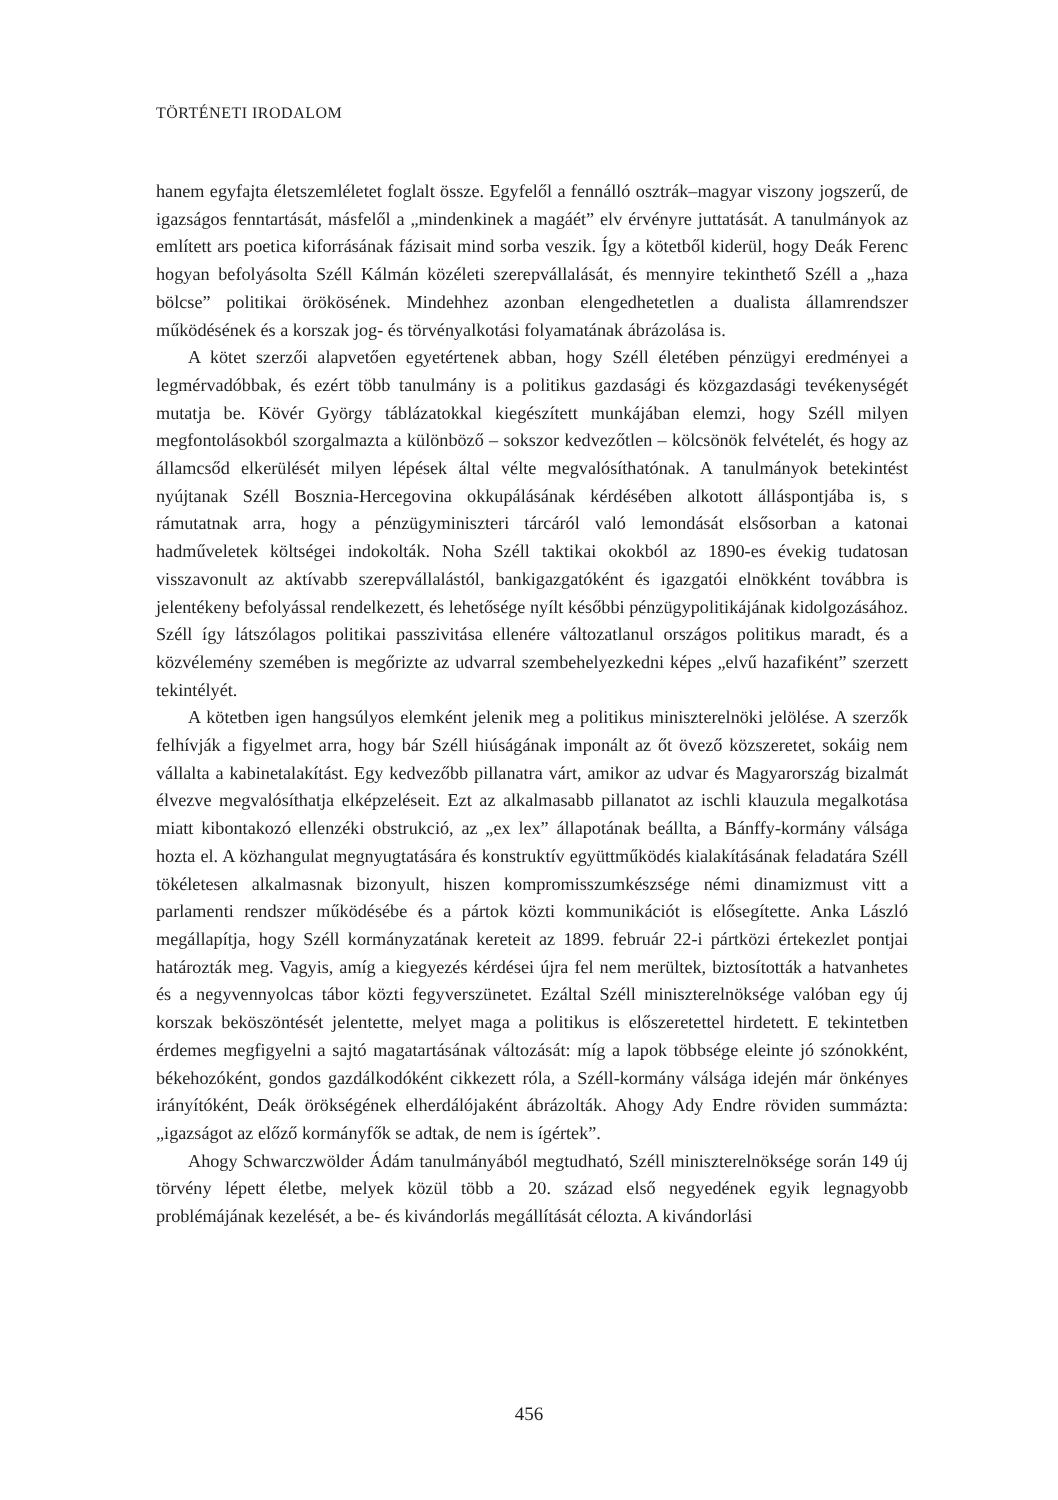TÖRTÉNETI IRODALOM
hanem egyfajta életszemléletet foglalt össze. Egyfelől a fennálló osztrák–magyar viszony jogszerű, de igazságos fenntartását, másfelől a „mindenkinek a magáét” elv érvényre juttatását. A tanulmányok az említett ars poetica kiforrásának fázisait mind sorba veszik. Így a kötetből kiderül, hogy Deák Ferenc hogyan befolyásolta Széll Kálmán közéleti szerepvállalását, és mennyire tekinthető Széll a „haza bölcse” politikai örökösének. Mindehhez azonban elengedhetetlen a dualista államrendszer működésének és a korszak jog- és törvényalkotási folyamatának ábrázolása is.
A kötet szerzői alapvetően egyetértenek abban, hogy Széll életében pénzügyi eredményei a legmérvadóbbak, és ezért több tanulmány is a politikus gazdasági és közgazdasági tevékenységét mutatja be. Kövér György táblázatokkal kiegészített munkájában elemzi, hogy Széll milyen megfontolásokból szorgalmazta a különböző – sokszor kedvezőtlen – kölcsönök felvételét, és hogy az államcsőd elkerülését milyen lépések által vélte megvalósíthatónak. A tanulmányok betekintést nyújtanak Széll Bosznia-Hercegovina okkupálásának kérdésében alkotott álláspontjába is, s rámutatnak arra, hogy a pénzügyminiszteri tárcáról való lemondását elsősorban a katonai hadműveletek költségei indokolták. Noha Széll taktikai okokból az 1890-es évekig tudatosan visszavonult az aktívabb szerepvállalástól, bankigazgatóként és igazgatói elnökként továbbra is jelentékeny befolyással rendelkezett, és lehetősége nyílt későbbi pénzügypolitikájának kidolgozásához. Széll így látszólagos politikai passzivitása ellenére változatlanul országos politikus maradt, és a közvélemény szemében is megőrizte az udvarral szembehelyezkedni képes „elvű hazafiként” szerzett tekintélyét.
A kötetben igen hangsúlyos elemként jelenik meg a politikus miniszterelnöki jelölése. A szerzők felhívják a figyelmet arra, hogy bár Széll hiúságának imponált az őt övező közszeretet, sokáig nem vállalta a kabinetalakítást. Egy kedvezőbb pillanatra várt, amikor az udvar és Magyarország bizalmát élvezve megvalósíthatja elképzeléseit. Ezt az alkalmasabb pillanatot az ischli klauzula megalkotása miatt kibontakozó ellenzéki obstrukció, az „ex lex” állapotának beállta, a Bánffy-kormány válsága hozta el. A közhangulat megnyugtatására és konstruktív együttműködés kialakításának feladatára Széll tökéletesen alkalmasnak bizonyult, hiszen kompromisszumkészsége némi dinamizmust vitt a parlamenti rendszer működésébe és a pártok közti kommunikációt is elősegítette. Anka László megállapítja, hogy Széll kormányzatának kereteit az 1899. február 22-i pártközi értekezlet pontjai határozták meg. Vagyis, amíg a kiegyezés kérdései újra fel nem merültek, biztosították a hatvanhetes és a negyvennyolcas tábor közti fegyverszünetet. Ezáltal Széll miniszterelnöksége valóban egy új korszak beköszöntését jelentette, melyet maga a politikus is előszeretettel hirdetett. E tekintetben érdemes megfigyelni a sajtó magatartásának változását: míg a lapok többsége eleinte jó szónokként, békehozóként, gondos gazdálkodóként cikkezett róla, a Széll-kormány válsága idején már önkényes irányítóként, Deák örökségének elherdálójaként ábrázolták. Ahogy Ady Endre röviden summázta: „igazságot az előző kormányfők se adtak, de nem is ígértek”.
Ahogy Schwarczwölder Ádám tanulmányából megtudható, Széll miniszterelnöksége során 149 új törvény lépett életbe, melyek közül több a 20. század első negyedének egyik legnagyobb problémájának kezelését, a be- és kivándorlás megállítását célozta. A kivándorlási
456